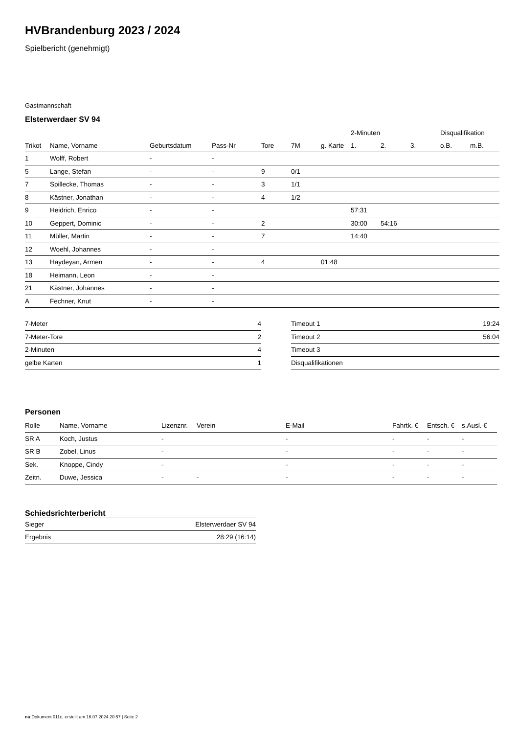HVBrandenburg 2023 / 2024
Spielbericht (genehmigt)
Gastmannschaft
Elsterwerdaer SV 94
| | | | | | | | 2-Minuten | | | Disqualifikation | |
| --- | --- | --- | --- | --- | --- | --- | --- | --- | --- | --- | --- |
| Trikot | Name, Vorname | Geburtsdatum | Pass-Nr | Tore | 7M | g. Karte | 1. | 2. | 3. | o.B. | m.B. |
| 1 | Wolff, Robert | - | - | | | | | | | | |
| 5 | Lange, Stefan | - | - | 9 | 0/1 | | | | | | |
| 7 | Spillecke, Thomas | - | - | 3 | 1/1 | | | | | | |
| 8 | Kästner, Jonathan | - | - | 4 | 1/2 | | | | | | |
| 9 | Heidrich, Enrico | - | - | | | | 57:31 | | | | |
| 10 | Geppert, Dominic | - | - | 2 | | | 30:00 | 54:16 | | | |
| 11 | Müller, Martin | - | - | 7 | | | 14:40 | | | | |
| 12 | Woehl, Johannes | - | - | | | | | | | | |
| 13 | Haydeyan, Armen | - | - | 4 | | 01:48 | | | | | |
| 18 | Heimann, Leon | - | - | | | | | | | | |
| 21 | Kästner, Johannes | - | - | | | | | | | | |
| A | Fechner, Knut | - | - | | | | | | | | |
| 7-Meter | 4 |
| 7-Meter-Tore | 2 |
| 2-Minuten | 4 |
| gelbe Karten | 1 |
| Timeout 1 | 19:24 |
| Timeout 2 | 56:04 |
| Timeout 3 | |
| Disqualifikationen | |
Personen
| Rolle | Name, Vorname | Lizenznr. | Verein | E-Mail | Fahrtk. € | Entsch. € | s.Ausl. € |
| --- | --- | --- | --- | --- | --- | --- | --- |
| SR A | Koch, Justus | - | | - | - | - | - |
| SR B | Zobel, Linus | - | | - | - | - | - |
| Sek. | Knoppe, Cindy | - | | - | - | - | - |
| Zeitn. | Duwe, Jessica | - | - | - | - | - | - |
Schiedsrichterbericht
| Sieger | Elsterwerdaer SV 94 |
| Ergebnis | 28:29 (16:14) |
nu.Dokument 011e, erstellt am 16.07.2024 20:57 | Seite 2